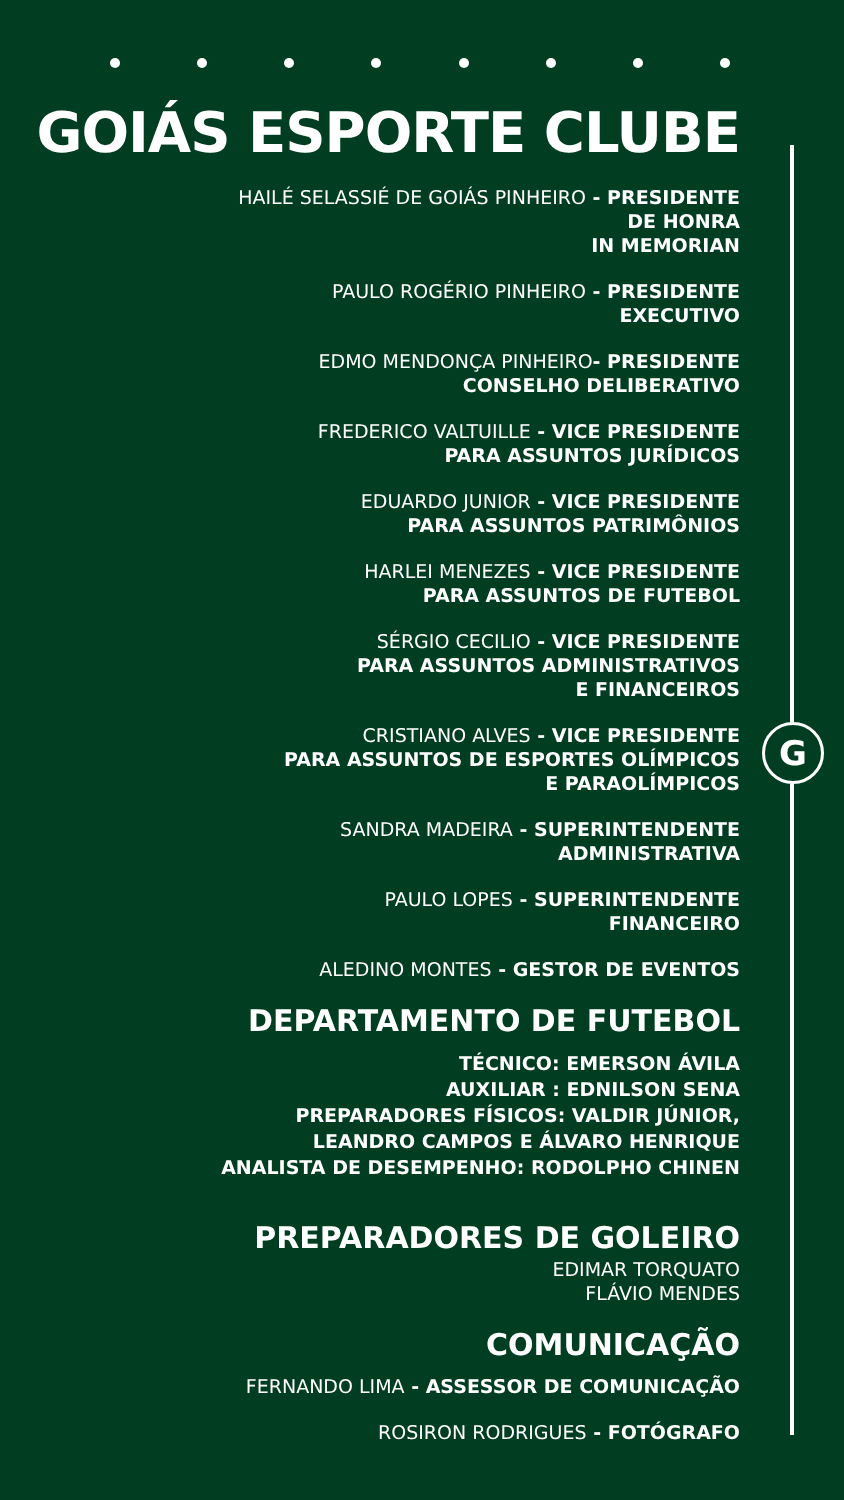G
GOIÁS ESPORTE CLUBE
HAILÉ SELASSIÉ DE GOIÁS PINHEIRO - PRESIDENTE
DE HONRA
IN MEMORIAN
PAULO ROGÉRIO PINHEIRO - PRESIDENTE
EXECUTIVO
EDMO MENDONÇA PINHEIRO- PRESIDENTE
CONSELHO DELIBERATIVO
FREDERICO VALTUILLE - VICE PRESIDENTE
PARA ASSUNTOS JURÍDICOS
EDUARDO JUNIOR - VICE PRESIDENTE
PARA ASSUNTOS PATRIMÔNIOS
HARLEI MENEZES - VICE PRESIDENTE
PARA ASSUNTOS DE FUTEBOL
SÉRGIO CECILIO - VICE PRESIDENTE
PARA ASSUNTOS ADMINISTRATIVOS
E FINANCEIROS
CRISTIANO ALVES - VICE PRESIDENTE
PARA ASSUNTOS DE ESPORTES OLÍMPICOS
E PARAOLÍMPICOS
SANDRA MADEIRA - SUPERINTENDENTE
ADMINISTRATIVA
PAULO LOPES - SUPERINTENDENTE
FINANCEIRO
ALEDINO MONTES - GESTOR DE EVENTOS
DEPARTAMENTO DE FUTEBOL
TÉCNICO: EMERSON ÁVILA
AUXILIAR : EDNILSON SENA
PREPARADORES FÍSICOS: VALDIR JÚNIOR,
LEANDRO CAMPOS E ÁLVARO HENRIQUE
ANALISTA DE DESEMPENHO: RODOLPHO CHINEN
PREPARADORES DE GOLEIRO
EDIMAR TORQUATO
FLÁVIO MENDES
COMUNICAÇÃO
FERNANDO LIMA - ASSESSOR DE COMUNICAÇÃO
ROSIRON RODRIGUES - FOTÓGRAFO